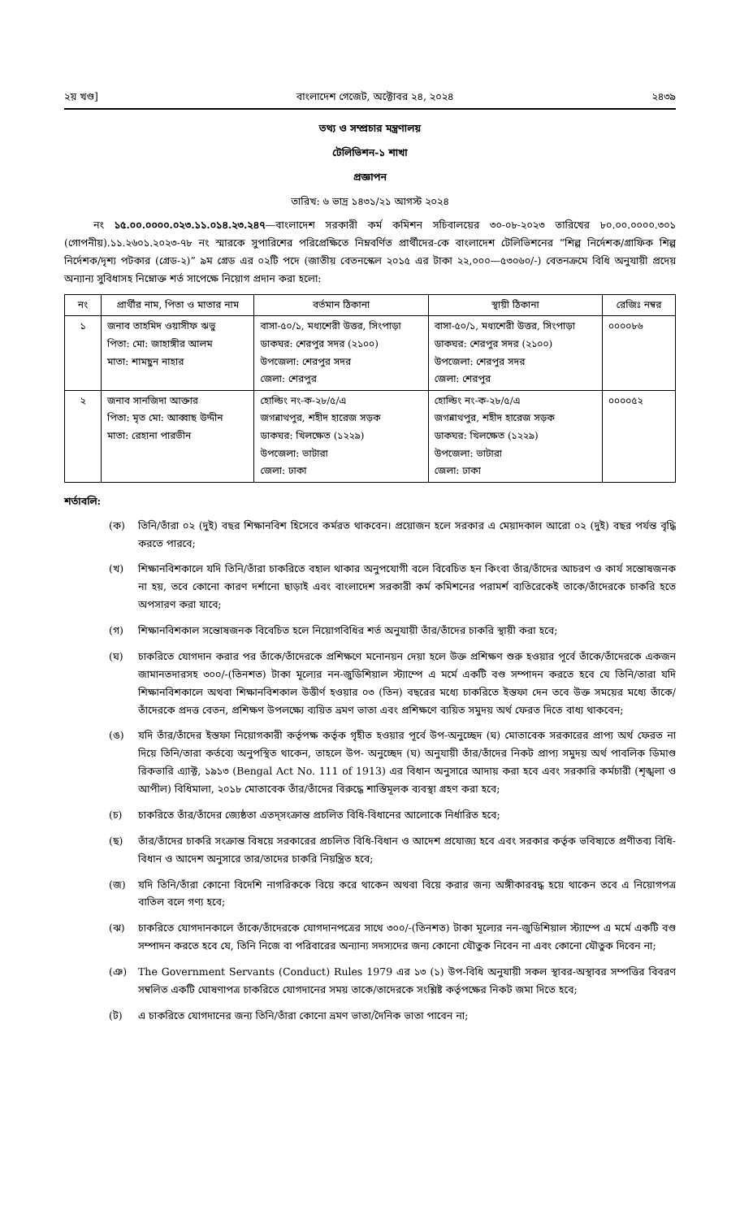২য় খণ্ড] বাংলাদেশ গেজেট, অক্টোবর ২৪, ২০২৪ ২৪৩৯
তথ্য ও সম্প্রচার মন্ত্রণালয়
টেলিভিশন-১ শাখা
প্রজ্ঞাপন
তারিখ: ৬ ভাদ্র ১৪৩১/২১ আগস্ট ২০২৪
নং ১৫.০০.০০০০.০২৩.১১.০১৪.২৩.২৪৭—বাংলাদেশ সরকারী কর্ম কমিশন সচিবালয়ের ৩০-০৮-২০২৩ তারিখের ৮০.০০.০০০০.৩০১ (গোপনীয়).১১.২৬০১.২০২৩-৭৮ নং স্মারকে সুপারিশের পরিপ্রেক্ষিতে নিম্নবর্ণিত প্রার্থীদের-কে বাংলাদেশ টেলিভিশনের “শিল্প নির্দেশক/গ্রাফিক শিল্প নির্দেশক/দৃশ্য পটকার (গ্রেড-২)” ৯ম গ্রেড এর ০২টি পদে (জাতীয় বেতনস্কেল ২০১৫ এর টাকা ২২,০০০—৫৩০৬০/-) বেতনক্রমে বিধি অনুযায়ী প্রদেয় অন্যান্য সুবিধাসহ নিম্নোক্ত শর্ত সাপেক্ষে নিয়োগ প্রদান করা হলো:
| নং | প্রার্থীর নাম, পিতা ও মাতার নাম | বর্তমান ঠিকানা | স্থায়ী ঠিকানা | রেজিঃ নম্বর |
| --- | --- | --- | --- | --- |
| ১ | জনাব তাহমিদ ওয়াসীফ ঋভু পিতা: মো: জাহাঙ্গীর আলম মাতা: শামছুন নাহার | বাসা-৫০/১, মধ্যশেরী উত্তর, সিংপাড়া ডাকঘর: শেরপুর সদর (২১০০) উপজেলা: শেরপুর সদর জেলা: শেরপুর | বাসা-৫০/১, মধ্যশেরী উত্তর, সিংপাড়া ডাকঘর: শেরপুর সদর (২১০০) উপজেলা: শেরপুর সদর জেলা: শেরপুর | ০০০০৮৬ |
| ২ | জনাব সানজিদা আক্তার পিতা: মৃত মো: আব্বাছ উদ্দীন মাতা: রেহানা পারভীন | হোল্ডিং নং-ক-২৮/৫/এ জগন্নাথপুর, শহীদ হারেজ সড়ক ডাকঘর: খিলক্ষেত (১২২৯) উপজেলা: ভাটারা জেলা: ঢাকা | হোল্ডিং নং-ক-২৮/৫/এ জগন্নাথপুর, শহীদ হারেজ সড়ক ডাকঘর: খিলক্ষেত (১২২৯) উপজেলা: ভাটারা জেলা: ঢাকা | ০০০০৫২ |
শর্তাবলি:
(ক) তিনি/তাঁরা ০২ (দুই) বছর শিক্ষানবিশ হিসেবে কর্মরত থাকবেন। প্রয়োজন হলে সরকার এ মেয়াদকাল আরো ০২ (দুই) বছর পর্যন্ত বৃদ্ধি করতে পারবে;
(খ) শিক্ষানবিশকালে যদি তিনি/তাঁরা চাকরিতে বহাল থাকার অনুপযোগী বলে বিবেচিত হন কিংবা তাঁর/তাঁদের আচরণ ও কার্য সন্তোষজনক না হয়, তবে কোনো কারণ দর্শানো ছাড়াই এবং বাংলাদেশ সরকারী কর্ম কমিশনের পরামর্শ ব্যতিরেকেই তাকে/তাঁদেরকে চাকরি হতে অপসারণ করা যাবে;
(গ) শিক্ষানবিশকাল সন্তোষজনক বিবেচিত হলে নিয়োগবিধির শর্ত অনুযায়ী তাঁর/তাঁদের চাকরি স্থায়ী করা হবে;
(ঘ) চাকরিতে যোগদান করার পর তাঁকে/তাঁদেরকে প্রশিক্ষণে মনোনয়ন দেয়া হলে উক্ত প্রশিক্ষণ শুরু হওয়ার পূর্বে তাঁকে/তাঁদেরকে একজন জামানতদারসহ ৩০০/-(তিনশত) টাকা মূল্যের নন-জুডিশিয়াল স্ট্যাম্পে এ মর্মে একটি বণ্ড সম্পাদন করতে হবে যে তিনি/তারা যদি শিক্ষানবিশকালে অথবা শিক্ষানবিশকাল উত্তীর্ণ হওয়ার ০৩ (তিন) বছরের মধ্যে চাকরিতে ইস্তফা দেন তবে উক্ত সময়ের মধ্যে তাঁকে/তাঁদেরকে প্রদত্ত বেতন, প্রশিক্ষণ উপলক্ষ্যে ব্যয়িত ভ্রমণ ভাতা এবং প্রশিক্ষণে ব্যয়িত সমুদয় অর্থ ফেরত দিতে বাধ্য থাকবেন;
(ঙ) যদি তাঁর/তাঁদের ইস্তফা নিয়োগকারী কর্তৃপক্ষ কর্তৃক গৃহীত হওয়ার পূর্বে উপ-অনুচ্ছেদ (ঘ) মোতাবেক সরকারের প্রাপ্য অর্থ ফেরত না দিয়ে তিনি/তারা কর্তব্যে অনুপস্থিত থাকেন, তাহলে উপ- অনুচ্ছেদ (ঘ) অনুযায়ী তাঁর/তাঁদের নিকট প্রাপ্য সমুদয় অর্থ পাবলিক ডিমাণ্ড রিকভারি এ্যাক্ট, ১৯১৩ (Bengal Act No. 111 of 1913) এর বিধান অনুসারে আদায় করা হবে এবং সরকারি কর্মচারী (শৃঙ্খলা ও আপীল) বিধিমালা, ২০১৮ মোতাবেক তাঁর/তাঁদের বিরুদ্ধে শাস্তিমূলক ব্যবস্থা গ্রহণ করা হবে;
(চ) চাকরিতে তাঁর/তাঁদের জ্যেষ্ঠতা এতদ্‌সংক্রান্ত প্রচলিত বিধি-বিধানের আলোকে নির্ধারিত হবে;
(ছ) তাঁর/তাঁদের চাকরি সংক্রান্ত বিষয়ে সরকারের প্রচলিত বিধি-বিধান ও আদেশ প্রযোজ্য হবে এবং সরকার কর্তৃক ভবিষ্যতে প্রণীতব্য বিধি-বিধান ও আদেশ অনুসারে তার/তাদের চাকরি নিয়ন্ত্রিত হবে;
(জ) যদি তিনি/তাঁরা কোনো বিদেশি নাগরিককে বিয়ে করে থাকেন অথবা বিয়ে করার জন্য অঙ্গীকারবদ্ধ হয়ে থাকেন তবে এ নিয়োগপত্র বাতিল বলে গণ্য হবে;
(ঝ) চাকরিতে যোগদানকালে তাঁকে/তাঁদেরকে যোগদানপত্রের সাথে ৩০০/-(তিনশত) টাকা মূল্যের নন-জুডিশিয়াল স্ট্যাম্পে এ মর্মে একটি বণ্ড সম্পাদন করতে হবে যে, তিনি নিজে বা পরিবারের অন্যান্য সদস্যদের জন্য কোনো যৌতুক নিবেন না এবং কোনো যৌতুক দিবেন না;
(ঞ) The Government Servants (Conduct) Rules 1979 এর ১৩ (১) উপ-বিধি অনুযায়ী সকল স্থাবর-অস্থাবর সম্পত্তির বিবরণ সম্বলিত একটি ঘোষণাপত্র চাকরিতে যোগদানের সময় তাকে/তাদেরকে সংশ্লিষ্ট কর্তৃপক্ষের নিকট জমা দিতে হবে;
(ট) এ চাকরিতে যোগদানের জন্য তিনি/তাঁরা কোনো ভ্রমণ ভাতা/দৈনিক ভাতা পাবেন না;